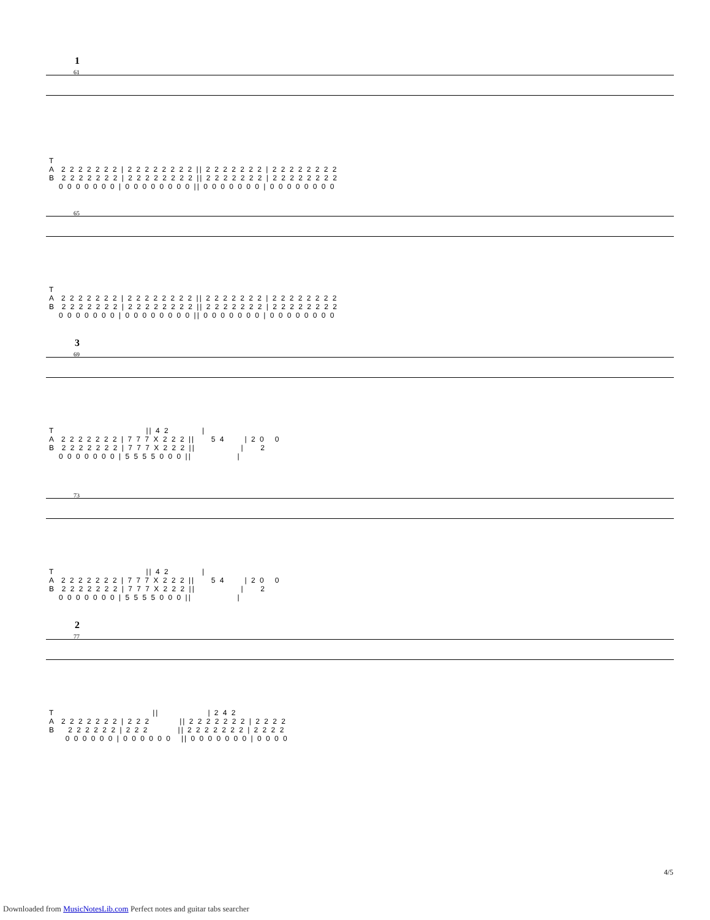1
61
T A 2 2 2 2 2 2 2 | 2 2 2 2 2 2 2 2 || 2 2 2 2 2 2 2 | 2 2 2 2 2 2 2 2 B 2 2 2 2 2 2 2 | 2 2 2 2 2 2 2 2 || 2 2 2 2 2 2 2 | 2 2 2 2 2 2 2 2 0 0 0 0 0 0 0 | 0 0 0 0 0 0 0 0 || 0 0 0 0 0 0 0 | 0 0 0 0 0 0 0 0
65
T A 2 2 2 2 2 2 2 | 2 2 2 2 2 2 2 2 || 2 2 2 2 2 2 2 | 2 2 2 2 2 2 2 2 B 2 2 2 2 2 2 2 | 2 2 2 2 2 2 2 2 || 2 2 2 2 2 2 2 | 2 2 2 2 2 2 2 2 0 0 0 0 0 0 0 | 0 0 0 0 0 0 0 0 || 0 0 0 0 0 0 0 | 0 0 0 0 0 0 0 0
3
69
T || 4 2 | A 2 2 2 2 2 2 2 | 7 7 7 X 2 2 2 || 5 4 | 2 0 0 B 2 2 2 2 2 2 2 | 7 7 7 X 2 2 2 || | 2 0 0 0 0 0 0 0 | 5 5 5 5 0 0 0 || |
73
T || 4 2 | A 2 2 2 2 2 2 2 | 7 7 7 X 2 2 2 || 5 4 | 2 0 0 B 2 2 2 2 2 2 2 | 7 7 7 X 2 2 2 || | 2 0 0 0 0 0 0 0 | 5 5 5 5 0 0 0 || |
2
77
T || | 2 4 2 A 2 2 2 2 2 2 2 | 2 2 2 || 2 2 2 2 2 2 2 | 2 2 2 2 B 2 2 2 2 2 2 | 2 2 2 || 2 2 2 2 2 2 2 | 2 2 2 2 0 0 0 0 0 0 | 0 0 0 0 0 0 || 0 0 0 0 0 0 0 | 0 0 0 0
4/5
Downloaded from MusicNotesLib.com Perfect notes and guitar tabs searcher